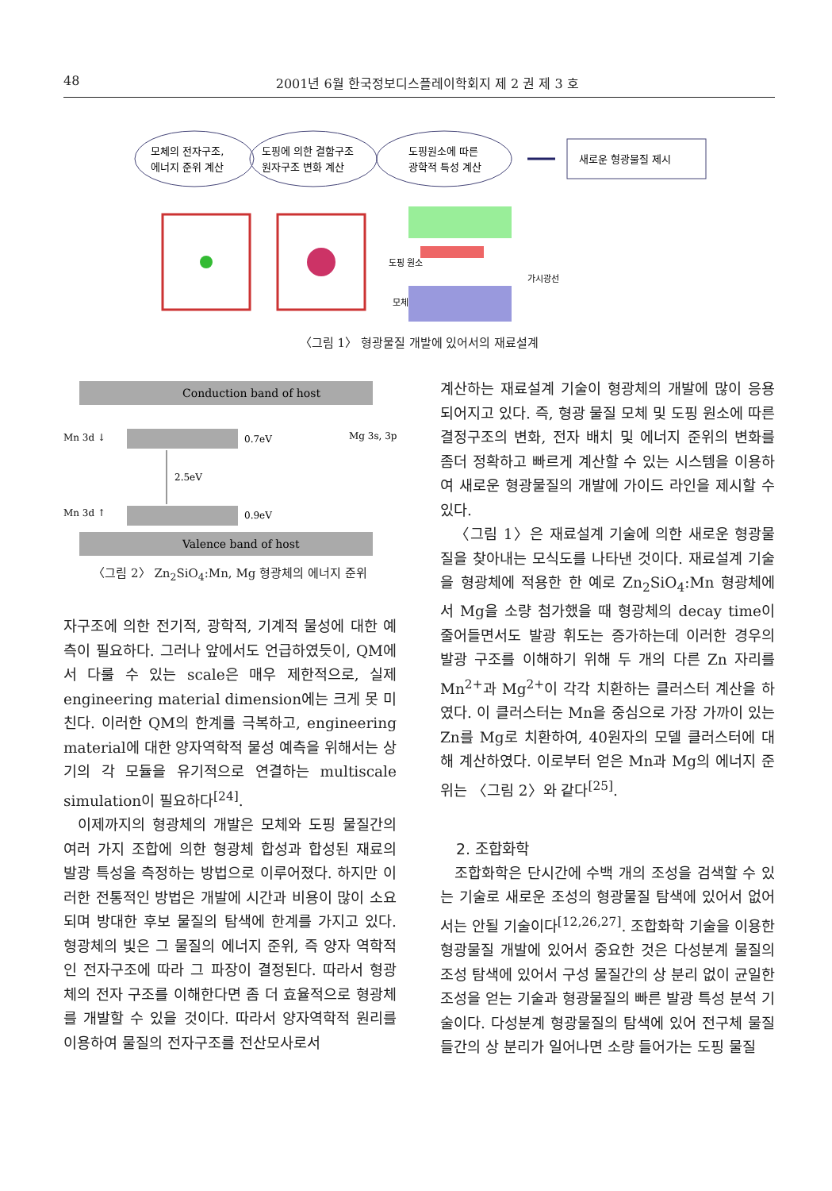48 2001년 6월 한국정보디스플레이학회지 제 2 권 제 3 호
모체의 전자구조,
에너지 준위 계산
도핑에 의한 결함구조
원자구조 변화 계산
도핑원소에 따른
광학적 특성 계산
새로운 형광물질 제시
도핑 원소
가시광선
모체
〈그림 1〉 형광물질 개발에 있어서의 재료설계
Conduction band of host
Mn 3d ↓
0.7eV
Mg 3s, 3p
2.5eV
Mn 3d ↑
0.9eV
Valence band of host
〈그림 2〉 Zn<sub>2</sub>SiO<sub>4</sub>:Mn, Mg 형광체의 에너지 준위
자구조에 의한 전기적, 광학적, 기계적 물성에 대한 예측이 필요하다. 그러나 앞에서도 언급하였듯이, QM에서 다룰 수 있는 scale은 매우 제한적으로, 실제 engineering material dimension에는 크게 못 미친다. 이러한 QM의 한계를 극복하고, engineering material에 대한 양자역학적 물성 예측을 위해서는 상기의 각 모듈을 유기적으로 연결하는 multiscale simulation이 필요하다<sup>[24]</sup>.
이제까지의 형광체의 개발은 모체와 도핑 물질간의 여러 가지 조합에 의한 형광체 합성과 합성된 재료의 발광 특성을 측정하는 방법으로 이루어졌다. 하지만 이러한 전통적인 방법은 개발에 시간과 비용이 많이 소요되며 방대한 후보 물질의 탐색에 한계를 가지고 있다. 형광체의 빛은 그 물질의 에너지 준위, 즉 양자 역학적인 전자구조에 따라 그 파장이 결정된다. 따라서 형광체의 전자 구조를 이해한다면 좀 더 효율적으로 형광체를 개발할 수 있을 것이다. 따라서 양자역학적 원리를 이용하여 물질의 전자구조를 전산모사로서
계산하는 재료설계 기술이 형광체의 개발에 많이 응용되어지고 있다. 즉, 형광 물질 모체 및 도핑 원소에 따른 결정구조의 변화, 전자 배치 및 에너지 준위의 변화를 좀더 정확하고 빠르게 계산할 수 있는 시스템을 이용하여 새로운 형광물질의 개발에 가이드 라인을 제시할 수 있다.
〈그림 1〉은 재료설계 기술에 의한 새로운 형광물질을 찾아내는 모식도를 나타낸 것이다. 재료설계 기술을 형광체에 적용한 한 예로 Zn<sub>2</sub>SiO<sub>4</sub>:Mn 형광체에서 Mg을 소량 첨가했을 때 형광체의 decay time이 줄어들면서도 발광 휘도는 증가하는데 이러한 경우의 발광 구조를 이해하기 위해 두 개의 다른 Zn 자리를 Mn<sup>2+</sup>과 Mg<sup>2+</sup>이 각각 치환하는 클러스터 계산을 하였다. 이 클러스터는 Mn을 중심으로 가장 가까이 있는 Zn를 Mg로 치환하여, 40원자의 모델 클러스터에 대해 계산하였다. 이로부터 얻은 Mn과 Mg의 에너지 준위는 〈그림 2〉와 같다<sup>[25]</sup>.
2. 조합화학
조합화학은 단시간에 수백 개의 조성을 검색할 수 있는 기술로 새로운 조성의 형광물질 탐색에 있어서 없어서는 안될 기술이다<sup>[12,26,27]</sup>. 조합화학 기술을 이용한 형광물질 개발에 있어서 중요한 것은 다성분계 물질의 조성 탐색에 있어서 구성 물질간의 상 분리 없이 균일한 조성을 얻는 기술과 형광물질의 빠른 발광 특성 분석 기술이다. 다성분계 형광물질의 탐색에 있어 전구체 물질들간의 상 분리가 일어나면 소량 들어가는 도핑 물질